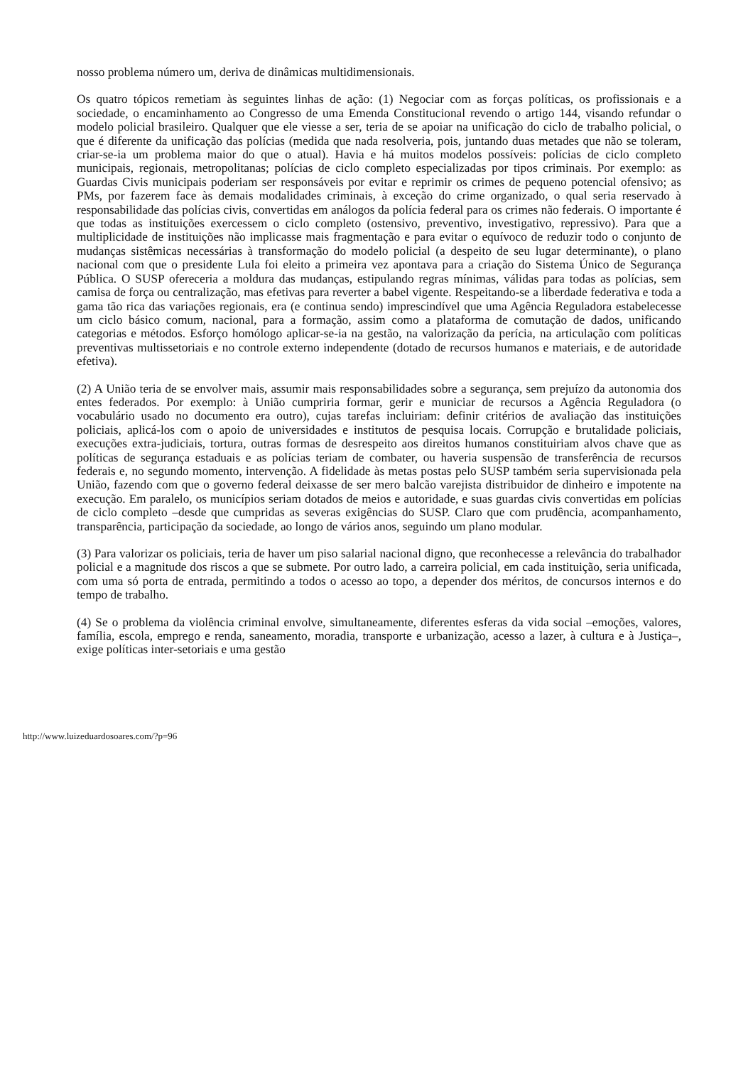nosso problema número um, deriva de dinâmicas multidimensionais.
Os quatro tópicos remetiam às seguintes linhas de ação: (1) Negociar com as forças políticas, os profissionais e a sociedade, o encaminhamento ao Congresso de uma Emenda Constitucional revendo o artigo 144, visando refundar o modelo policial brasileiro. Qualquer que ele viesse a ser, teria de se apoiar na unificação do ciclo de trabalho policial, o que é diferente da unificação das polícias (medida que nada resolveria, pois, juntando duas metades que não se toleram, criar-se-ia um problema maior do que o atual). Havia e há muitos modelos possíveis: polícias de ciclo completo municipais, regionais, metropolitanas; polícias de ciclo completo especializadas por tipos criminais. Por exemplo: as Guardas Civis municipais poderiam ser responsáveis por evitar e reprimir os crimes de pequeno potencial ofensivo; as PMs, por fazerem face às demais modalidades criminais, à exceção do crime organizado, o qual seria reservado à responsabilidade das polícias civis, convertidas em análogos da polícia federal para os crimes não federais. O importante é que todas as instituições exercessem o ciclo completo (ostensivo, preventivo, investigativo, repressivo). Para que a multiplicidade de instituições não implicasse mais fragmentação e para evitar o equívoco de reduzir todo o conjunto de mudanças sistêmicas necessárias à transformação do modelo policial (a despeito de seu lugar determinante), o plano nacional com que o presidente Lula foi eleito a primeira vez apontava para a criação do Sistema Único de Segurança Pública. O SUSP ofereceria a moldura das mudanças, estipulando regras mínimas, válidas para todas as polícias, sem camisa de força ou centralização, mas efetivas para reverter a babel vigente. Respeitando-se a liberdade federativa e toda a gama tão rica das variações regionais, era (e continua sendo) imprescindível que uma Agência Reguladora estabelecesse um ciclo básico comum, nacional, para a formação, assim como a plataforma de comutação de dados, unificando categorias e métodos. Esforço homólogo aplicar-se-ia na gestão, na valorização da perícia, na articulação com políticas preventivas multissetoriais e no controle externo independente (dotado de recursos humanos e materiais, e de autoridade efetiva).
(2) A União teria de se envolver mais, assumir mais responsabilidades sobre a segurança, sem prejuízo da autonomia dos entes federados. Por exemplo: à União cumpriria formar, gerir e municiar de recursos a Agência Reguladora (o vocabulário usado no documento era outro), cujas tarefas incluiriam: definir critérios de avaliação das instituições policiais, aplicá-los com o apoio de universidades e institutos de pesquisa locais. Corrupção e brutalidade policiais, execuções extra-judiciais, tortura, outras formas de desrespeito aos direitos humanos constituiriam alvos chave que as políticas de segurança estaduais e as polícias teriam de combater, ou haveria suspensão de transferência de recursos federais e, no segundo momento, intervenção. A fidelidade às metas postas pelo SUSP também seria supervisionada pela União, fazendo com que o governo federal deixasse de ser mero balcão varejista distribuidor de dinheiro e impotente na execução. Em paralelo, os municípios seriam dotados de meios e autoridade, e suas guardas civis convertidas em polícias de ciclo completo –desde que cumpridas as severas exigências do SUSP. Claro que com prudência, acompanhamento, transparência, participação da sociedade, ao longo de vários anos, seguindo um plano modular.
(3) Para valorizar os policiais, teria de haver um piso salarial nacional digno, que reconhecesse a relevância do trabalhador policial e a magnitude dos riscos a que se submete. Por outro lado, a carreira policial, em cada instituição, seria unificada, com uma só porta de entrada, permitindo a todos o acesso ao topo, a depender dos méritos, de concursos internos e do tempo de trabalho.
(4) Se o problema da violência criminal envolve, simultaneamente, diferentes esferas da vida social –emoções, valores, família, escola, emprego e renda, saneamento, moradia, transporte e urbanização, acesso a lazer, à cultura e à Justiça–, exige políticas inter-setoriais e uma gestão
http://www.luizeduardosoares.com/?p=96